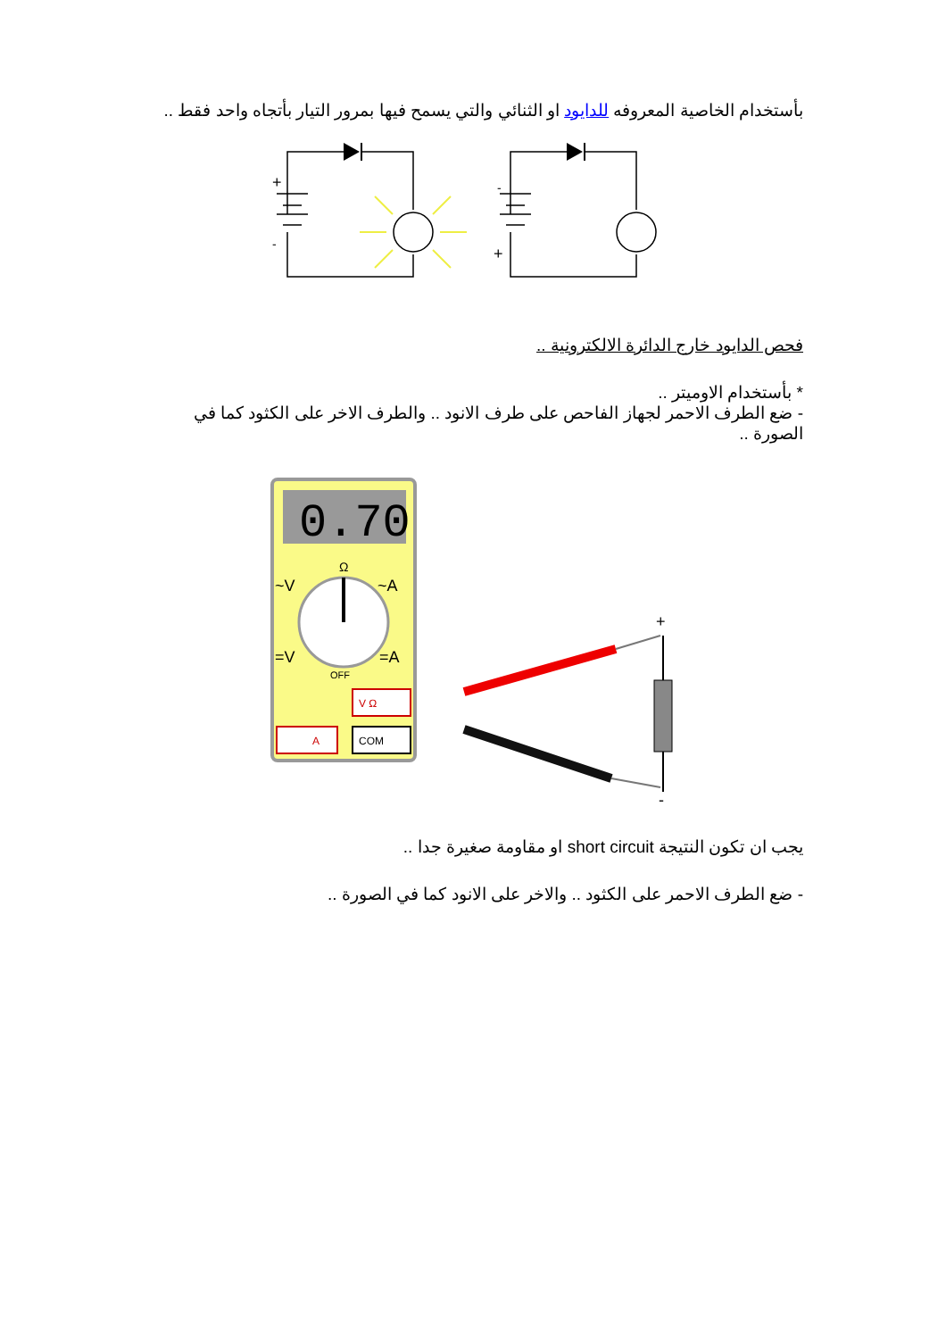بأستخدام الخاصية المعروفه للدايود او الثنائي والتي يسمح فيها بمرور التيار بأتجاه واحد فقط ..
+
-
-
+
فحص الدايود خارج الدائرة الالكترونية ..
* بأستخدام الاوميتر ..
- ضع الطرف الاحمر لجهاز الفاحص على طرف الانود .. والطرف الاخر على الكثود كما في الصورة ..
0.70
Ω
~V
~A
=V
=A
OFF
V Ω
A
COM
+
-
يجب ان تكون النتيجة short circuit او مقاومة صغيرة جدا ..
- ضع الطرف الاحمر على الكثود .. والاخر على الانود كما في الصورة ..